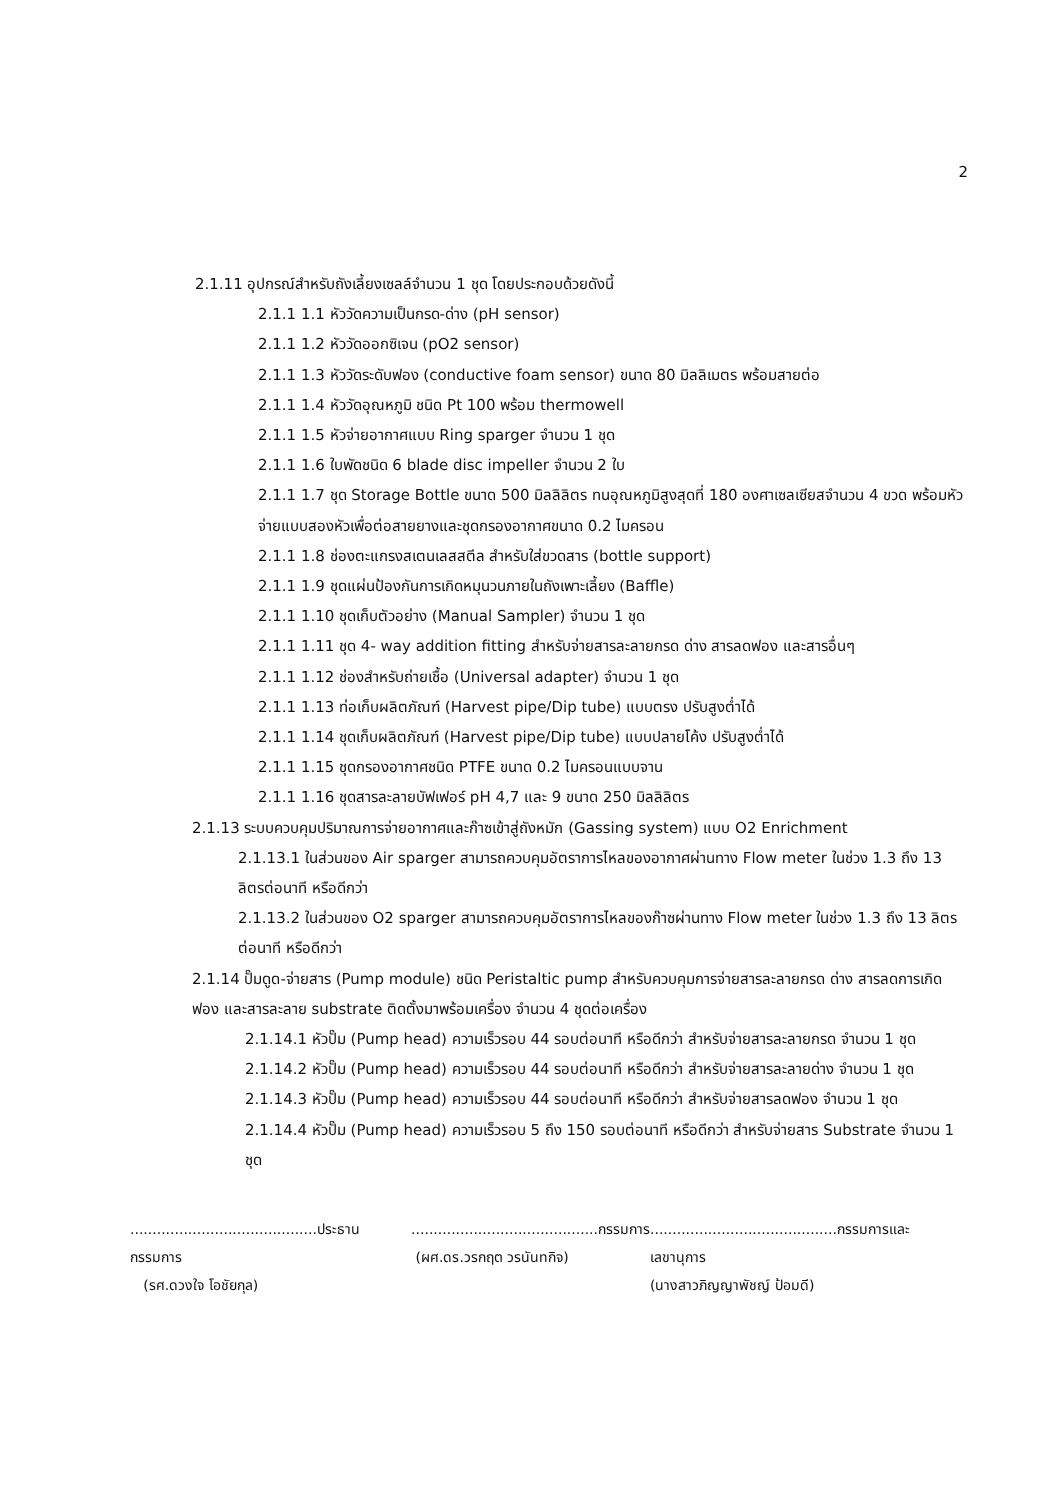2
2.1.11 อุปกรณ์สำหรับถังเลี้ยงเซลล์จำนวน 1 ชุด โดยประกอบด้วยดังนี้
2.1.1 1.1 หัววัดความเป็นกรด-ด่าง (pH sensor)
2.1.1 1.2 หัววัดออกซิเจน (pO2 sensor)
2.1.1 1.3 หัววัดระดับฟอง (conductive foam sensor) ขนาด 80 มิลลิเมตร พร้อมสายต่อ
2.1.1 1.4 หัววัดอุณหภูมิ ชนิด Pt 100 พร้อม thermowell
2.1.1 1.5 หัวจ่ายอากาศแบบ Ring sparger จำนวน 1 ชุด
2.1.1 1.6 ใบพัดชนิด 6 blade disc impeller จำนวน 2 ใบ
2.1.1 1.7 ชุด Storage Bottle ขนาด 500 มิลลิลิตร ทนอุณหภูมิสูงสุดที่ 180 องศาเซลเซียสจำนวน 4 ขวด พร้อมหัวจ่ายแบบสองหัวเพื่อต่อสายยางและชุดกรองอากาศขนาด 0.2 ไมครอน
2.1.1 1.8 ช่องตะแกรงสเตนเลสสตีล สำหรับใส่ขวดสาร (bottle support)
2.1.1 1.9 ชุดแผ่นป้องกันการเกิดหมุนวนภายในถังเพาะเลี้ยง (Baffle)
2.1.1 1.10 ชุดเก็บตัวอย่าง (Manual Sampler) จำนวน 1 ชุด
2.1.1 1.11 ชุด 4- way addition fitting สำหรับจ่ายสารละลายกรด ด่าง สารลดฟอง และสารอื่นๆ
2.1.1 1.12 ช่องสำหรับถ่ายเชื้อ (Universal adapter) จำนวน 1 ชุด
2.1.1 1.13 ท่อเก็บผลิตภัณฑ์ (Harvest pipe/Dip tube) แบบตรง ปรับสูงต่ำได้
2.1.1 1.14 ชุดเก็บผลิตภัณฑ์ (Harvest pipe/Dip tube) แบบปลายโค้ง ปรับสูงต่ำได้
2.1.1 1.15 ชุดกรองอากาศชนิด PTFE ขนาด 0.2 ไมครอนแบบจาน
2.1.1 1.16 ชุดสารละลายบัฟเฟอร์ pH 4,7 และ 9 ขนาด 250 มิลลิลิตร
2.1.13 ระบบควบคุมปริมาณการจ่ายอากาศและก๊าซเข้าสู่ถังหมัก (Gassing system) แบบ O2 Enrichment
2.1.13.1 ในส่วนของ Air sparger สามารถควบคุมอัตราการไหลของอากาศผ่านทาง Flow meter ในช่วง 1.3 ถึง 13 ลิตรต่อนาที หรือดีกว่า
2.1.13.2 ในส่วนของ O2 sparger สามารถควบคุมอัตราการไหลของก๊าซผ่านทาง Flow meter ในช่วง 1.3 ถึง 13 ลิตรต่อนาที หรือดีกว่า
2.1.14 ปั๊มดูด-จ่ายสาร (Pump module) ชนิด Peristaltic pump สำหรับควบคุมการจ่ายสารละลายกรด ด่าง สารลดการเกิดฟอง และสารละลาย substrate ติดตั้งมาพร้อมเครื่อง จำนวน 4 ชุดต่อเครื่อง
2.1.14.1 หัวปั๊ม (Pump head) ความเร็วรอบ 44 รอบต่อนาที หรือดีกว่า สำหรับจ่ายสารละลายกรด จำนวน 1 ชุด
2.1.14.2 หัวปั๊ม (Pump head) ความเร็วรอบ 44 รอบต่อนาที หรือดีกว่า สำหรับจ่ายสารละลายด่าง จำนวน 1 ชุด
2.1.14.3 หัวปั๊ม (Pump head) ความเร็วรอบ 44 รอบต่อนาที หรือดีกว่า สำหรับจ่ายสารลดฟอง จำนวน 1 ชุด
2.1.14.4 หัวปั๊ม (Pump head) ความเร็วรอบ 5 ถึง 150 รอบต่อนาที หรือดีกว่า สำหรับจ่ายสาร Substrate จำนวน 1 ชุด
..........................................ประธานกรรมการ
(รศ.ดวงใจ โอชัยกุล)
..........................................กรรมการ
(ผศ.ดร.วรกฤต วรนันทกิจ)
..........................................กรรมการและเลขานุการ
(นางสาวภิญญาพัชญ์ ป้อมดี)